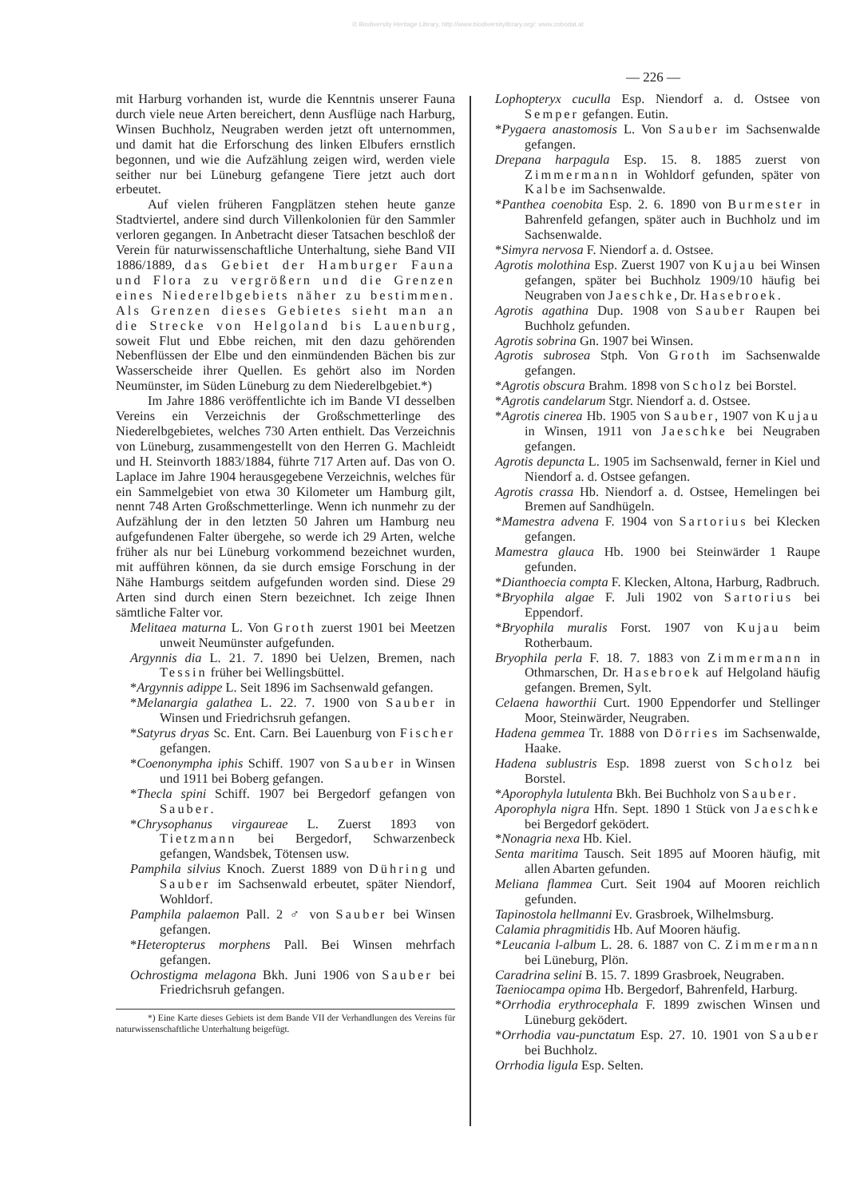© Biodiversity Heritage Library, http://www.biodiversitylibrary.org/; www.zobodat.at
— 226 —
mit Harburg vorhanden ist, wurde die Kenntnis unserer Fauna durch viele neue Arten bereichert, denn Ausflüge nach Harburg, Winsen Buchholz, Neugraben werden jetzt oft unternommen, und damit hat die Erforschung des linken Elbufers ernstlich begonnen, und wie die Aufzählung zeigen wird, werden viele seither nur bei Lüneburg gefangene Tiere jetzt auch dort erbeutet.
Auf vielen früheren Fangplätzen stehen heute ganze Stadtviertel, andere sind durch Villenkolonien für den Sammler verloren gegangen. In Anbetracht dieser Tatsachen beschloß der Verein für naturwissenschaftliche Unterhaltung, siehe Band VII 1886/1889, das Gebiet der Hamburger Fauna und Flora zu vergrößern und die Grenzen eines Niederelbgebiets näher zu bestimmen. Als Grenzen dieses Gebietes sieht man an die Strecke von Helgoland bis Lauenburg, soweit Flut und Ebbe reichen, mit den dazu gehörenden Nebenflüssen der Elbe und den einmündenden Bächen bis zur Wasserscheide ihrer Quellen. Es gehört also im Norden Neumünster, im Süden Lüneburg zu dem Niederelbgebiet.*)
Im Jahre 1886 veröffentlichte ich im Bande VI desselben Vereins ein Verzeichnis der Großschmetterlinge des Niederelbgebietes, welches 730 Arten enthielt. Das Verzeichnis von Lüneburg, zusammengestellt von den Herren G. Machleidt und H. Steinvorth 1883/1884, führte 717 Arten auf. Das von O. Laplace im Jahre 1904 herausgegebene Verzeichnis, welches für ein Sammelgebiet von etwa 30 Kilometer um Hamburg gilt, nennt 748 Arten Großschmetterlinge. Wenn ich nunmehr zu der Aufzählung der in den letzten 50 Jahren um Hamburg neu aufgefundenen Falter übergehe, so werde ich 29 Arten, welche früher als nur bei Lüneburg vorkommend bezeichnet wurden, mit aufführen können, da sie durch emsige Forschung in der Nähe Hamburgs seitdem aufgefunden worden sind. Diese 29 Arten sind durch einen Stern bezeichnet. Ich zeige Ihnen sämtliche Falter vor.
Melitaea maturna L. Von Groth zuerst 1901 bei Meetzen unweit Neumünster aufgefunden.
Argynnis dia L. 21. 7. 1890 bei Uelzen, Bremen, nach Tessin früher bei Wellingsbüttel.
*Argynnis adippe L. Seit 1896 im Sachsenwald gefangen.
*Melanargia galathea L. 22. 7. 1900 von Sauber in Winsen und Friedrichsruh gefangen.
*Satyrus dryas Sc. Ent. Carn. Bei Lauenburg von Fischer gefangen.
*Coenonympha iphis Schiff. 1907 von Sauber in Winsen und 1911 bei Boberg gefangen.
*Thecla spini Schiff. 1907 bei Bergedorf gefangen von Sauber.
*Chrysophanus virgaureae L. Zuerst 1893 von Tietzmann bei Bergedorf, Schwarzenbeck gefangen, Wandsbek, Tötensen usw.
Pamphila silvius Knoch. Zuerst 1889 von Dühring und Sauber im Sachsenwald erbeutet, später Niendorf, Wohldorf.
Pamphila palaemon Pall. 2 ♂ von Sauber bei Winsen gefangen.
*Heteropterus morphens Pall. Bei Winsen mehrfach gefangen.
Ochrostigma melagona Bkh. Juni 1906 von Sauber bei Friedrichsruh gefangen.
*) Eine Karte dieses Gebiets ist dem Bande VII der Verhandlungen des Vereins für naturwissenschaftliche Unterhaltung beigefügt.
Lophopteryx cuculla Esp. Niendorf a. d. Ostsee von Semper gefangen. Eutin.
*Pygaera anastomosis L. Von Sauber im Sachsenwalde gefangen.
Drepana harpagula Esp. 15. 8. 1885 zuerst von Zimmermann in Wohldorf gefunden, später von Kalbe im Sachsenwalde.
*Panthea coenobita Esp. 2. 6. 1890 von Burmester in Bahrenfeld gefangen, später auch in Buchholz und im Sachsenwalde.
*Simyra nervosa F. Niendorf a. d. Ostsee.
Agrotis molothina Esp. Zuerst 1907 von Kujau bei Winsen gefangen, später bei Buchholz 1909/10 häufig bei Neugraben von Jaeschke, Dr. Hasebroek.
Agrotis agathina Dup. 1908 von Sauber Raupen bei Buchholz gefunden.
Agrotis sobrina Gn. 1907 bei Winsen.
Agrotis subrosea Stph. Von Groth im Sachsenwalde gefangen.
*Agrotis obscura Brahm. 1898 von Scholz bei Borstel.
*Agrotis candelarum Stgr. Niendorf a. d. Ostsee.
*Agrotis cinerea Hb. 1905 von Sauber, 1907 von Kujau in Winsen, 1911 von Jaeschke bei Neugraben gefangen.
Agrotis depuncta L. 1905 im Sachsenwald, ferner in Kiel und Niendorf a. d. Ostsee gefangen.
Agrotis crassa Hb. Niendorf a. d. Ostsee, Hemelingen bei Bremen auf Sandhügeln.
*Mamestra advena F. 1904 von Sartorius bei Klecken gefangen.
Mamestra glauca Hb. 1900 bei Steinwärder 1 Raupe gefunden.
*Dianthoecia compta F. Klecken, Altona, Harburg, Radbruch.
*Bryophila algae F. Juli 1902 von Sartorius bei Eppendorf.
*Bryophila muralis Forst. 1907 von Kujau beim Rotherbaum.
Bryophila perla F. 18. 7. 1883 von Zimmermann in Othmarschen, Dr. Hasebroek auf Helgoland häufig gefangen. Bremen, Sylt.
Celaena haworthii Curt. 1900 Eppendorfer und Stellinger Moor, Steinwärder, Neugraben.
Hadena gemmea Tr. 1888 von Dörries im Sachsenwalde, Haake.
Hadena sublustris Esp. 1898 zuerst von Scholz bei Borstel.
*Aporophyla lutulenta Bkh. Bei Buchholz von Sauber.
Aporophyla nigra Hfn. Sept. 1890 1 Stück von Jaeschke bei Bergedorf geködert.
*Nonagria nexa Hb. Kiel.
Senta maritima Tausch. Seit 1895 auf Mooren häufig, mit allen Abarten gefunden.
Meliana flammea Curt. Seit 1904 auf Mooren reichlich gefunden.
Tapinostola hellmanni Ev. Grasbroek, Wilhelmsburg.
Calamia phragmitidis Hb. Auf Mooren häufig.
*Leucania l-album L. 28. 6. 1887 von C. Zimmermann bei Lüneburg, Plön.
Caradrina selini B. 15. 7. 1899 Grasbroek, Neugraben.
Taeniocampa opima Hb. Bergedorf, Bahrenfeld, Harburg.
*Orrhodia erythrocephala F. 1899 zwischen Winsen und Lüneburg geködert.
*Orrhodia vau-punctatum Esp. 27. 10. 1901 von Sauber bei Buchholz.
Orrhodia ligula Esp. Selten.